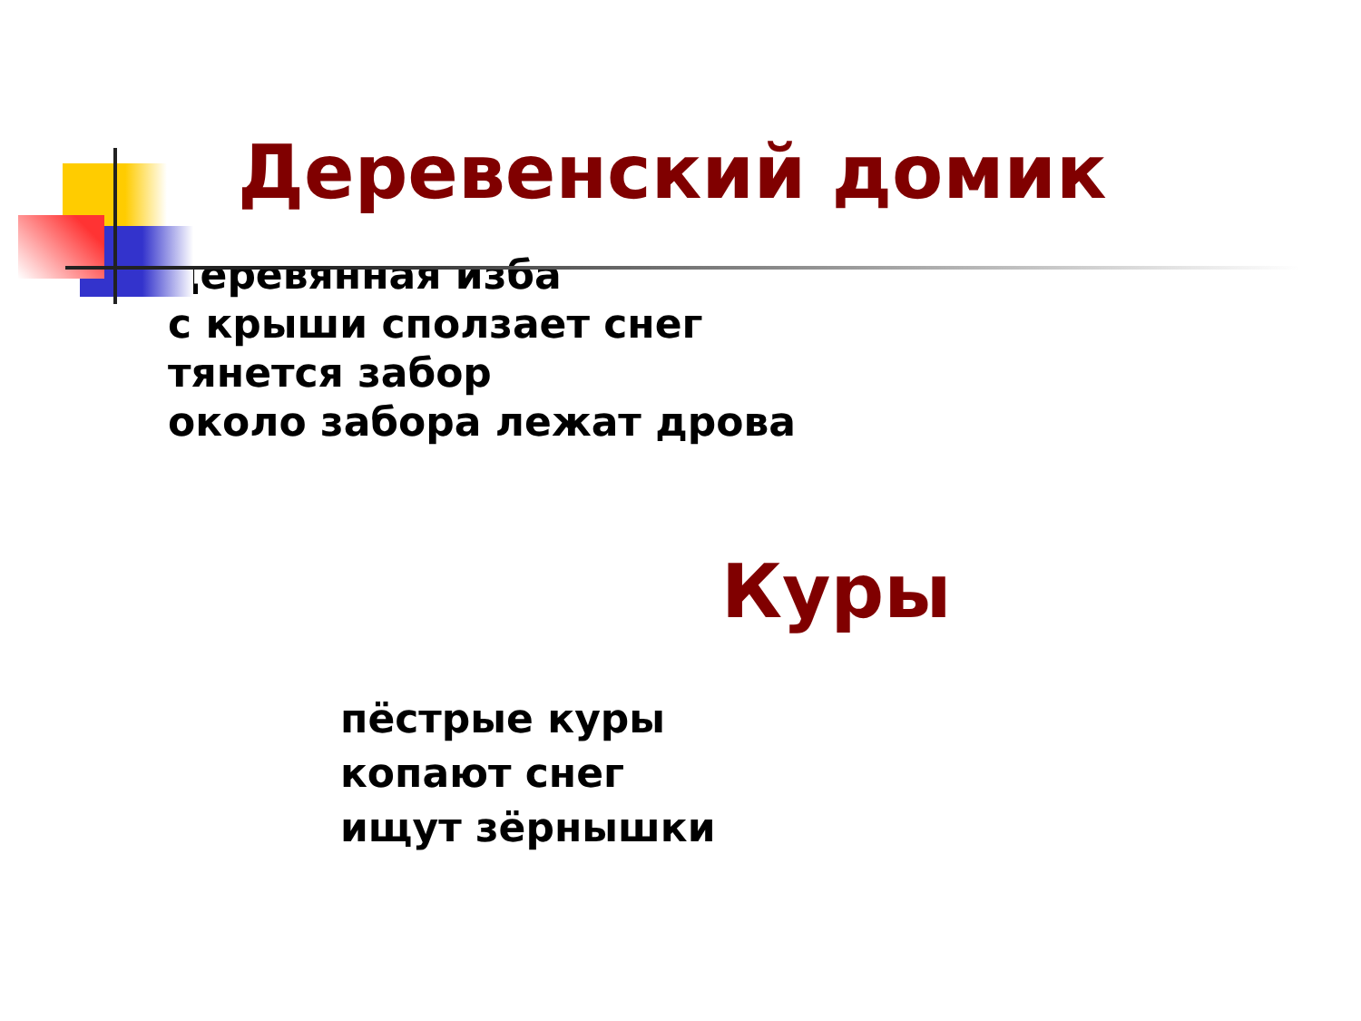Деревенский домик
деревянная изба
с крыши сползает снег
тянется забор
около забора лежат дрова
Куры
пёстрые куры
копают снег
ищут зёрнышки